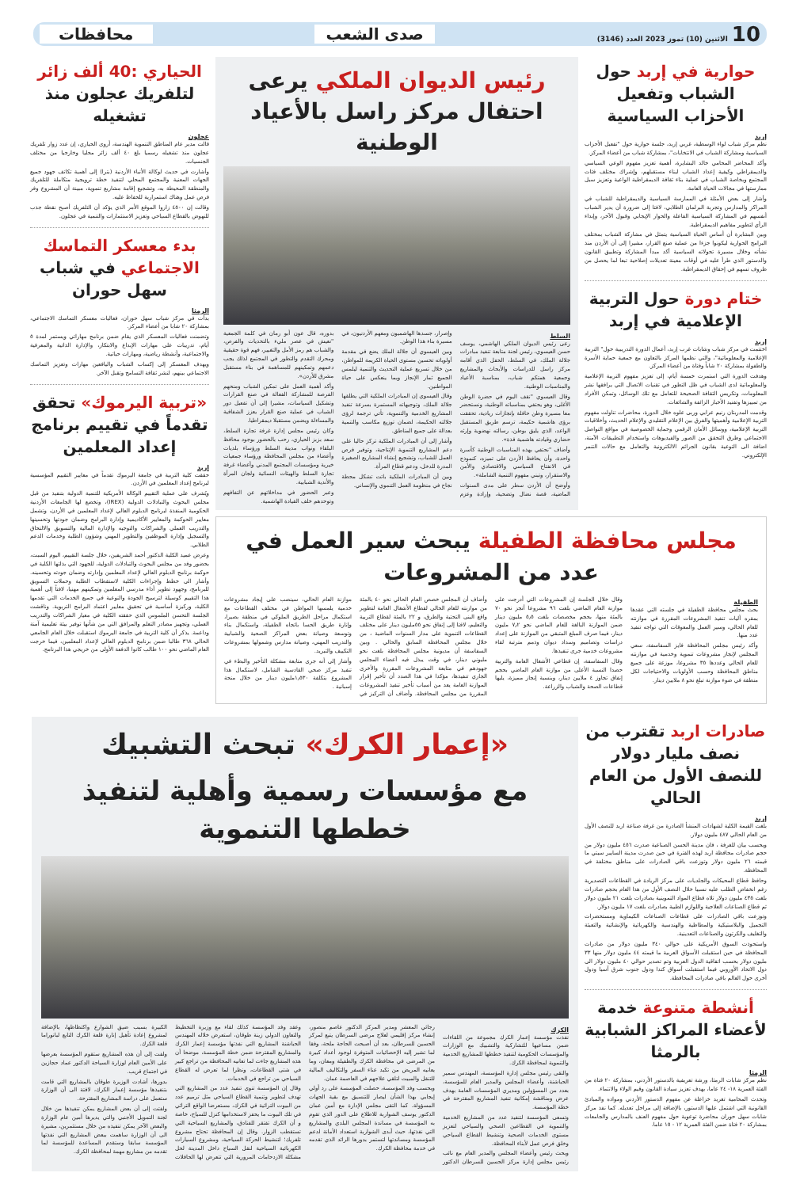10 الاثنين (10) تموز 2023 العدد (3146)
صدى الشعب محافظات
حوارية في إربد حول الشباب وتفعيل الأحزاب السياسية
إربد
نظم مركز شباب لواء الوسطية، غربي إربد، جلسة حوارية حول "تفعيل الأحزاب السياسية ومشاركة الشباب في الانتخابات"، بمشاركة شباب من أعضاء المركز.
وأكد المحاضر المحامي خالد البشايرة، أهمية تعزيز مفهوم الوعي السياسي والديمقراطي وكيفية إعداد الشباب لبناء مستقبلهم، وإشراك مختلف فئات المجتمع وبخاصة الشباب في عملية بناء ثقافة الديمقراطية الواعية وتعزيز سبل ممارستها في مجالات الحياة العامة.
وأشار إلى بعض الأمثلة في الممارسة السياسية والديمقراطية للشباب في المراكز والمدارس وتجربة البرلمان الطلابي، لافتا إلى ضرورة أن يدير الشباب أنفسهم في المشاركة السياسية الفاعلة والحوار الإيجابي وقبول الآخر، وإبداء الرأي لتطوير مفاهيم الديمقراطية.
وبين البشايرة أن أساس الحياة السياسية يتمثل في مشاركة الشباب بمختلف البرامج الحوارية ليكونوا جزءا من عملية صنع القرار، مشيرا إلى أن الأردن منذ نشأته وخلال مسيرة تحولاته السياسية أكد مبدأ المشاركة وتطبيق القانون والدستور الذي طرأ عليه في أوقات معينة تعديلات إصلاحية تبعا لما يحصل من ظروف تسهم في إحقاق الديمقراطية.
ختام دورة حول التربية الإعلامية في إربد
إربد
اختتمت في مركز شباب وشابات غرب إربد، أعمال الدورة التدريبية حول" التربية الإعلامية والمعلوماتية"، والتي نظمها المركز بالتعاون مع جمعية حماية الأسرة والطفولة بمشاركة ٢٠ شاباً وفتاة من أعضاء المركز.
وهدفت الدورة التي استمرت خمسة أيام، إلى تعزيز مفهوم التربية الإعلامية والمعلوماتية لدى الشباب في ظل التطور في تقنيات الاتصال التي يرافقها نشر المعلومات، وتكريس الثقافة الصحيحة للتعامل مع تلك الوسائل، وتمكن الأفراد من تمييزها وتفنيد الأخبار الزائفة والشائعات.
وقدمت المدربتان رنيم عرابي وربى علوه خلال الدورة، محاضرات تناولت مفهوم التربية الإعلامية وأهميتها والفرق بين الإعلام التقليدي والإعلام الحديث، وأخلاقيات التربية الإعلامية، ووسائل الأمان الرقمي وحماية الخصوصية في مواقع التواصل الاجتماعي وطرق التحقق من الصور والفيديوهات واستخدام التطبيقات الآمنة، اضافة الى التوعية بقانون الجرائم الالكترونية والتعامل مع حالات التنمر الإلكتروني.
رئيس الديوان الملكي يرعى احتفال مركز راسل بالأعياد الوطنية
السلط
رعى رئيس الديوان الملكي الهاشمي، يوسف حسن العيسوي، رئيس لجنة متابعة تنفيذ مبادرات جلالة الملك، في السلط، الحفل الذي أقامه مركز راسل للدراسات والأبحاث والمشاريع وجمعية همتكم شباب، بمناسبة الأعياد والمناسبات الوطنية.
وقال العيسوي "نقف اليوم في حضرة الوطن الأغلى، وهو يحتفي بمناسباته الوطنية، ونستحضر معا مسيرة وطن حافلة بإنجازات ريادية، تحققت برؤى هاشمية حكيمة، ترسم طريق المستقبل الواعد، الذي يليق بوطن، رسالته نهضوية وإرثه حضاري وقيادته هاشمية فذة».
وأضاف "نحتفي بهذه المناسبات الوطنية كأسرة واحدة، وأن يحافظ الأردن على تميزه، كنموذج في الانفتاح السياسي والاقتصادي والأمن والاستقرار، وتبني مفهوم التنمية الشاملة».
وأوضح أن الأردن سطر على مدى السنوات الماضية، قصة نضال وتضحية، وإرادة وعزم وإصرار، جسدها الهاشميون ومعهم الأردنيون، في مسيرة بناء هذا الوطن.
وبين العيسوي أن جلالة الملك يضع في مقدمة أولوياته تحسين مستوى الحياة الكريمة للمواطن، من خلال تسريع عملية التحديث والتنمية ليلمس الجميع ثمار الإنجاز وبما ينعكس على حياة المواطنين.
وقال العيسوي إن المبادرات الملكية التي يطلقها جلالة الملك، وتوجيهاته المستمرة بسرعة تنفيذ المشاريع الخدمية والتنموية، تأتي ترجمة لرؤى جلالته الحكيمة، لضمان توزيع مكاسب والتنمية بعدالة على جميع المناطق.
وأشار إلى أن المبادرات الملكية تركز حاليا على دعم المشاريع التنموية الإنتاجية، وتوفير فرص العمل للشباب، وتشجيع إنشاء المشاريع الصغيرة المدرة للدخل، ودعم قطاع المرأة.
وبين أن المبادرات الملكية باتت تشكل محطة نجاح في منظومة العمل التنموي والإنساني.
بدوره، قال عون أبو رمان في كلمة الجمعية "نعيش في عصر مليء بالتحديات والفرص، والشباب هم رمز الأمل والتغيير، فهم قوة حقيقية ومحرك التقدم والتطور في المجتمع لذلك يجب دعمهم وتمكينهم للمساهمة في بناء مستقبل مشرق للأردن».
وأكد أهمية العمل على تمكين الشباب ومنحهم الفرصة للمشاركة الفعالة في صنع القرارات وتشكيل السياسات، مشيرا إلى أن تفعيل دور الشباب في عملية صنع القرار يعزز الشفافية والمساءلة ويضمن مستقبلا ديمقراطيا.
وكان رئيس مجلس إدارة غرفة تجارة السلط، سعد بزبز الحياري، رحب بالحضور بوجود محافظ البلقاء ونواب مدينة السلط ورؤساء بلديات وأعضاء من مجلس المحافظة ورؤساء جمعيات خيرية ومؤسسات المجتمع المدني وأعضاء غرفة تجارة السلط والهيئات النسائية ولجان المرأة والأندية الشبابية.
وعبر الحضور في مداخلاتهم عن التفافهم وتوحدهم خلف القيادة الهاشمية.
الحياري :40 ألف زائر لتلفريك عجلون منذ تشغيله
عجلون
قالت مدير عام المناطق التنموية الهندسة، أروى الحياري، إن عدد زوار تلفريك عجلون منذ تشغيله رسميا بلغ ٤٠ ألف زائر محليا وخارجيا من مختلف الجنسيات.
وأشارت في حديث لوكالة الأنباء الأردنية (بترا) إلى أهمية تكاتف جهود جميع الجهات المعنية والمجتمع المحلي لتنفيذ خطة ترويجية متكاملة للتلفريك والمنطقة المحيطة به، وتشجيع إقامة مشاريع تنموية، مبينة أن المشروع وفر فرص عمل وهناك استمرارية للحفاظ عليه.
وقالت إن ٤٥٠٠ زاروا الموقع الأمر الذي يؤكد أن التلفريك أصبح نقطة جذب للنهوض بالقطاع السياحي وتعزيز الاستثمارات والتنمية في عجلون.
بدء معسكر التماسك الاجتماعي في شباب سهل حوران
الرمثا
بدأت في مركز شباب سهل حوران، فعاليات معسكر التماسك الاجتماعي، بمشاركة ٢٠ شابا من أعضاء المركز.
وتضمنت فعاليات المعسكر الذي يقام ضمن برنامج مهاراتي ويستمر لمدة ٥ أيام، تدريبات على مهارات الإبداع والابتكار، والإدارة الذاتية والمعرفية والاجتماعية، وأنشطة رياضية، ومهارات حياتية.
ويهدف المعسكر إلى إكساب الشباب واليافعين مهارات وتعزيز التماسك الاجتماعي بينهم، لنشر ثقافة التسامح وتقبل الآخر.
«تربية اليرموك» تحقق تقدماً في تقييم برنامج إعداد المعلمين
اربد
حققت كلية التربية في جامعة اليرموك تقدماً في معايير التقييم المؤسسية لبرنامج إعداد المعلمين في الأردن.
ويُشرف على عملية التقييم الوكالة الأمريكية للتنمية الدولية بتنفيذ من قبل مجلس البحوث والتبادلات الدولية (IREX)، وتخضع لها الجامعات الأردنية الحكومية المنفذة لبرنامج الدبلوم العالي لإعداد المعلمين في الأردن، وتشمل معايير الحوكمة والمعايير الأكاديمية وإدارة البرامج وضمان جودتها وتحسينها والتدريب العملي والشراكات والتوجيه والإدارة المالية والتسويق والالتحاق والتسجيل وإدارة الموظفين والتطوير المهني وشؤون الطلبة وخدمات الدعم الطلابي.
وعرض عميد الكلية الدكتور أحمد الشريفين، خلال جلسة التقييم، اليوم السبت، بحضور وفد من مجلس البحوث والتبادلات الدولية، للجهود التي بذلتها الكلية في حوكمة برنامج الدبلوم العالي لإعداد المعلمين وإدارته وضمان جودته وتحسينه. وأشار الى خطط وإجراءات الكلية لاستقطاب الطلبة وحملات التسويق للبرنامج، وجهود تطوير أداء مدرسي المعلمين وتمكينهم مهنيا، لافتاً إلى أهمية هذا التقييم كوسيلة لترسيخ الجودة والنوعية في جميع الخدمات التي تقدمها الكلية، وركيزة أساسية في تحقيق معايير اعتماد البرامج التربوية. وناقشت الجلسة التحسن الملموس الذي حققته الكلية في معيار الشراكات والتدريب العملي، وتجهيز مصادر التعلم والمرافق التي من شأنها توفير بيئة تعليمية آمنة وداعمة. يذكر أن كلية التربية في جامعة اليرموك استقبلت خلال العام الجامعي الحالي ٣٦٨ طالبا ضمن برنامج الدبلوم العالي لإعداد المعلمين، فيما خرجت العام الماضي نحو ١٠٠ طالب كانوا الدفعة الأولى من خريجي هذا البرنامج.
مجلس محافظة الطفيلة يبحث سير العمل في عدد من المشروعات
الطفيلة
بحث مجلس محافظة الطفيلة في جلسته التي عقدها بمقره آليات تنفيذ المشروعات المقررة في موازنته للعام الحالي، وسير العمل والمعوقات التي تواجه تنفيذ عدد منها.
وأكد رئيس مجلس المحافظة فايز السفاسفة، سعي المجلس لإنجاز مشروعات تنموية وخدمية في موازنته للعام الحالي وعددها ٣٥ مشروعا، موزعة على جميع مناطق المحافظة وحسب الأولويات والاحتياجات لكل منطقة في ضوء موازنة تبلغ نحو ٨ ملايين دينار.
وقال خلال الجلسة إن المشروعات التي أدرجت على موازنة العام الماضي بلغت ٩٦ مشروعا أنجز نحو ٧٠ بالمئة منها، بحجم مخصصات بلغت ٥٫٥ مليون دينار ضمن الموازنة البالغة للعام الماضي نحو ٧٫٢ مليون دينار، فيما صرف المبلغ المتبقي من الموازنة على إعداد دراسات وتصاميم وسداد ديوان وذمم مترتبة لقاء مشروعات خدمية جرى تنفيذها.
وقال السفاسفة، إن قطاعي الأشغال العامة والتربية حصدا النسبة الأعلى من موازنة العام الماضي بحجم إنفاق تجاوز ٤ ملايين دينار، وبنسبة إنجاز مميزة، يليها قطاعات الصحة والشباب والزراعة.
وأضاف أن المجلس خصص العام الحالي نحو ٤٠ بالمئة من موازنته للعام الحالي لقطاع الأشغال العامة لتطوير واقع البنى التحتية والطرق، و ٢٢ بالمئة لقطاع التربية والتعليم، لافتا إلى إنفاق نحو ٥٥مليون دينار على مختلف القطاعات التنموية على مدار السنوات الماضية ، من خلال مجلس المحافظة السابق والحالي . وبين السفاسفة أن مديونية مجلس المحافظة بلغت نحو مليوني دينار، في وقت يبذل فيه أعضاء المجلس جهودهم في متابعة المشروعات المقررة والأخرى الجاري تنفيذها، مؤكدا في هذا الصدد أن تأخير إقرار الموازنة العامة يعد من أسباب تأخير تنفيذ المشروعات المقررة من مجلس المحافظة. وأضاف أن التركيز في موازنة العام الحالي، سينصب على إيجاد مشروعات خدمية يلمسها المواطن في مختلف القطاعات مع استكمال مراحل الطريق الملوكي في منطقة بصيرا، وإنارة طريق الحسا باتجاه الطفيلة، واستكمال بناء وتوسعة وصيانة بعض المراكز الصحية والشبابية والتدريب المهني، وصيانة مدارس وشمولها بمشروعات التكييف والتبريد.
وأشار إلى أنه جرى متابعة مشكلة التأخير والبطء في تنفيذ مركز صحي القادسية الشامل، لاستكمال هذا المشروع بتكلفة ١٫٥٣٠مليون دينار من خلال منحة إسبانية .
صادرات اربد تقترب من نصف مليار دولار للنصف الأول من العام الحالي
إربد
بلغت القيمة الكلية لشهادات المنشأ الصادرة من غرفة صناعة اربد للنصف الأول من العام الحالي ٤٨٧ مليون دولار.
وبحسب بيان للغرفة ، فان مدينة الحسن الصناعية صدرت ٤٥٦ مليون دولار من حجم صادرات محافظة اربد لهذه الفترة في حين صدرت مدينة السايبر سيتي ما قيمته ٢٦ مليون دولار وتوزعت باقي الصادرات على مناطق مختلفة في المحافظة.
وحافظ قطاع المحيكات والجلديات على مركز الريادة في القطاعات التصديرية رغم انخفاض الطلب عليه نسبيا خلال النصف الأول من هذا العام بحجم صادرات بلغت ٤٣٥ مليون دولار تلاه قطاع المواد التموينية بصادرات بلغت ٢١ مليون دولار ثم قطاع الصناعات العلاجية واللوازم الطبية بصادرات بلغت ١٧ مليون دولار.
وتوزعت باقي الصادرات على قطاعات الصناعات الكيماوية ومستحضرات التجميل والبلاستيكية والمطاطية والهندسية والكهربائية والإنشائية والتعبئة والتغليف والكرتون والصناعات التعدينية.
واستحوذت السوق الأمريكية على حوالي ٣٤٠ مليون دولار من صادرات المحافظة في حين استقبلت الأسواق العربية ما قيمته ٤٤ مليون دولار منها ٣٣ مليون دولار بحسب اتفاقية الدول العربية وتم تصدير حوالي ٤٠ مليون دولار الى دول الاتحاد الأوروبي فيما استقبلت أسواق كندا ودول جنوب شرق آسيا ودول أخرى حول العالم باقي صادرات المحافظة.
أنشطة متنوعة خدمة لأعضاء المراكز الشبابية بالرمثا
الرمثا
نظم مركز شابات الرمثا، ورشة تعريفية بالدستور الأردني، بمشاركة ٢٠ فتاة من الفئة العمرية ١٨- ٢٤ عاما، بهدف تعزيز سيادة القانون وقيم الولاء والانتماء.
وتحدث المحامية تغريد خزاعلة عن مفهوم الدستور الأردني ومواده والمبادئ القانونية التي اشتمل عليها الدستور، بالإضافة إلى مراحل تعديله. كما نفذ مركز شابات سهل حوران محاضرة توعوية حول مفهوم العنف بالمدارس والجامعات بمشاركة ٢٠ فتاة ضمن الفئة العمرية ١٢ - ١٥ عاما.
«إعمار الكرك» تبحث التشبيك
مع مؤسسات رسمية وأهلية لتنفيذ خططها التنموية
الكرك
نفذت مؤسسة إعمار الكرك مجموعة من اللقاءات ضمن مساعيها للتشاركية والتشبيك مع الوزارات والمؤسسات الحكومية لتنفيذ خططها للمشاريع الخدمية والتنموية لمحافظة الكرك.
والتقى رئيس مجلس إدارة المؤسسة، المهندس سمير الحباشنة، وأعضاء المجلس والمدير العام للمؤسسة، بعدد من المسؤولين ومديري المؤسسات العامة بهدف عرض ومناقشة إمكانية تنفيذ المشاريع المقترحة في خطة المؤسسة.
وتسعى المؤسسة لتنفيذ عدد من المشاريع الخدمية والتنموية في القطاعين الصحي والسياحي لتعزيز مستوى الخدمات الصحية وتنشيط القطاع السياحي وخلق فرص عمل لأبناء المحافظة.
وبحث رئيس وأعضاء المجلس والمدير العام مع نائب رئيس مجلس إدارة مركز الحسين للسرطان الدكتور رجائي المعشر ومدير المركز الدكتور عاصم منصور، إنشاء مركز إقليمي لعلاج مرضى السرطان يتبع لمركز الحسين للسرطان، بعد أن أصبحت الحاجة ملحة، وفقا لما تشير إليه الإحصائيات المتوفرة لوجود أعداد كبيرة من المرضى في محافظة الكرك والطفيلة ومعان، وما يعانيه المريض من تكبد عناء السفر والتكاليف المالية للتنقل والمبيت لتلقي علاجهم في العاصمة عمان.
وبحسب وفد المؤسسة، حصلت المؤسسة على رد أولي إيجابي بهذا الشأن ليصار للتنسيق مع بقية الجهات المسؤولة. كما التقى مجلس الإدارة مع أمين عمان الدكتور يوسف الشواربة للاطلاع على الدور الذي تقوم به المؤسسة في مساندة المجلس البلدي والمشاريع التي نفذتها، حيث أبدى الشواربة استعداد الأمانة لدعم المؤسسة ومساندتها لتستمر بدورها الرائد الذي تقدمه في خدمة محافظة الكرك.
وعقد وفد المؤسسة كذلك لقاء مع وزيرة التخطيط والتعاون الدولي زينة طوقان، استعرض خلاله المهندس الحباشنة المشاريع التي نفذتها مؤسسة إعمار الكرك والمشاريع المقترحة ضمن خطة المؤسسة، موضحا أن هذه المشاريع جاءت لما تعانيه المحافظة من تراجع كبير في شتى القطاعات، ونظرا لما تعرض له القطاع السياحي من تراجع في الخدمات.
وقال إن المؤسسة تنوي تنفيذ عدد من المشاريع التي تهدف لتطوير وتنمية القطاع السياحي مثل ترميم عدد من البيوت التراثية في الكرك، مستعرضا الواقع التراثي في تلك البيوت ما يحفز لاستخدامها كنزل للسياح، خاصة و أن الكرك تفتقر للفنادق، والمشاريع السياحية التي تستقطب الزوار. وقال إن المحافظة تحتاج مشروع تلفريك؛ لتنشيط الحركة السياحية، ومشروع السيارات الكهربائية السياحية لنقل السياح داخل المدينة لحل مشكلة الازدحامات المرورية التي تتعرض لها الحافلات الكبيرة بسبب ضيق الشوارع واكتظاظها، بالإضافة لمشروع إعادة تأهيل إنارة قلعة الكرك التابع لبانوراما قلعة الكرك.
ولفت إلى أن هذه المشاريع ستقوم المؤسسة بعرضها على الأمين العام لوزارة السياحة الدكتور عماد حجازين في اجتماع قريب.
بدورها، أشادت الوزيرة طوقان بالمشاريع التي قامت بتنفيذها مؤسسة إعمار الكرك، لافتة الى أن الوزارة ستعمل على دراسة المشاريع المقترحة.
ولفتت إلى أن بعض المشاريع يمكن تنفيذها من خلال لجنة التمويل الأجنبي والتي يديرها أمين عام الوزارة والبعض الآخر يمكن تنفيذه من خلال مستثمرين، مشيرة الى أن الوزارة ساهمت ببعض المشاريع التي نفذتها المؤسسة سابقا وستقدم المساعدة للمؤسسة لما تقدمه من مشاريع مهمة لمحافظة الكرك.